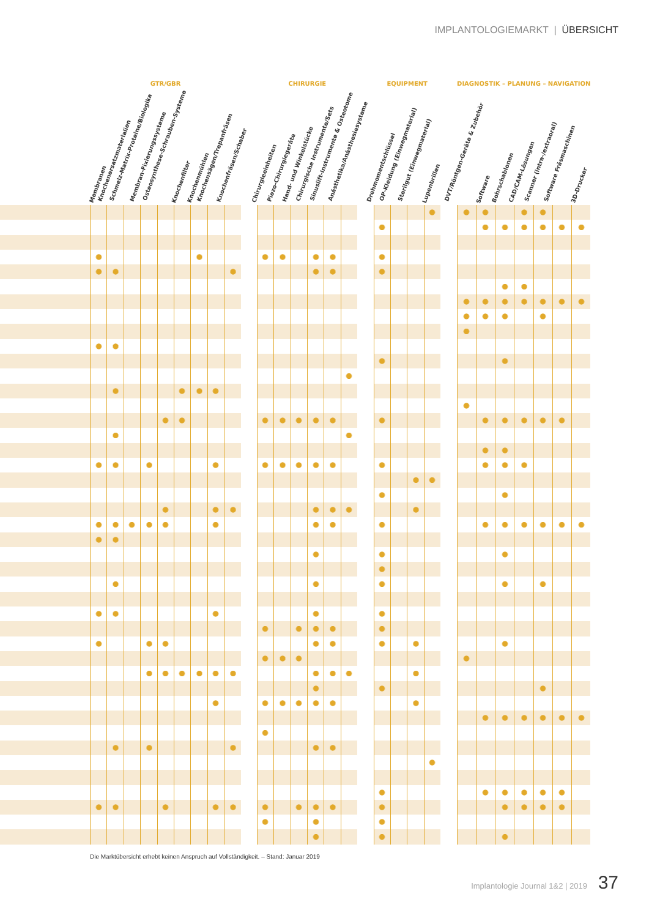IMPLANTOLOGIEMARKT | ÜBERSICHT
| | GTR/GBR | | | | | | | | | | CHIRURGIE | | | | | | | EQUIPMENT | | | | | DIAGNOSTIK – PLANUNG – NAVIGATION | | | | | | |
| --- | --- | --- | --- | --- | --- | --- | --- | --- | --- | --- | --- | --- | --- | --- | --- | --- | --- | --- | --- | --- | --- | --- | --- | --- | --- | --- | --- | --- | --- |
| | Membranen | Knochenersatzmaterialien | Schmelz-Matrix-Proteine/Biologika | Membran-Fixierungssysteme | Osteosynthese-Schrauben-Systeme | Knochenfilter | Knochenmühlen | Knochensägen/Trepanfräsen | Knochenfräsen/Schaber | | Chirurgieeinheiten | Piezo-Chirurgiegeräte | Hand- und Winkelstücke | Chirurgische Instrumente/Sets | Sinuslift-Instrumente & Osteotome | Anästhetika/Anästhesiesysteme | | Drehmomentschlüssel | OP-Kleidung (Einwegmaterial) | Sterilgut (Einwegmaterial) | Lupenbrillen | | DVT/Röntgen-Geräte & Zubehör | Software | Bohrschablonen | CAD/CAM-Lösungen | Scanner (intra-/extraoral) | Software Fräsmaschinen | 3D-Drucker |
Die Marktübersicht erhebt keinen Anspruch auf Vollständigkeit. – Stand: Januar 2019
Implantologie Journal 1&2 | 2019 37